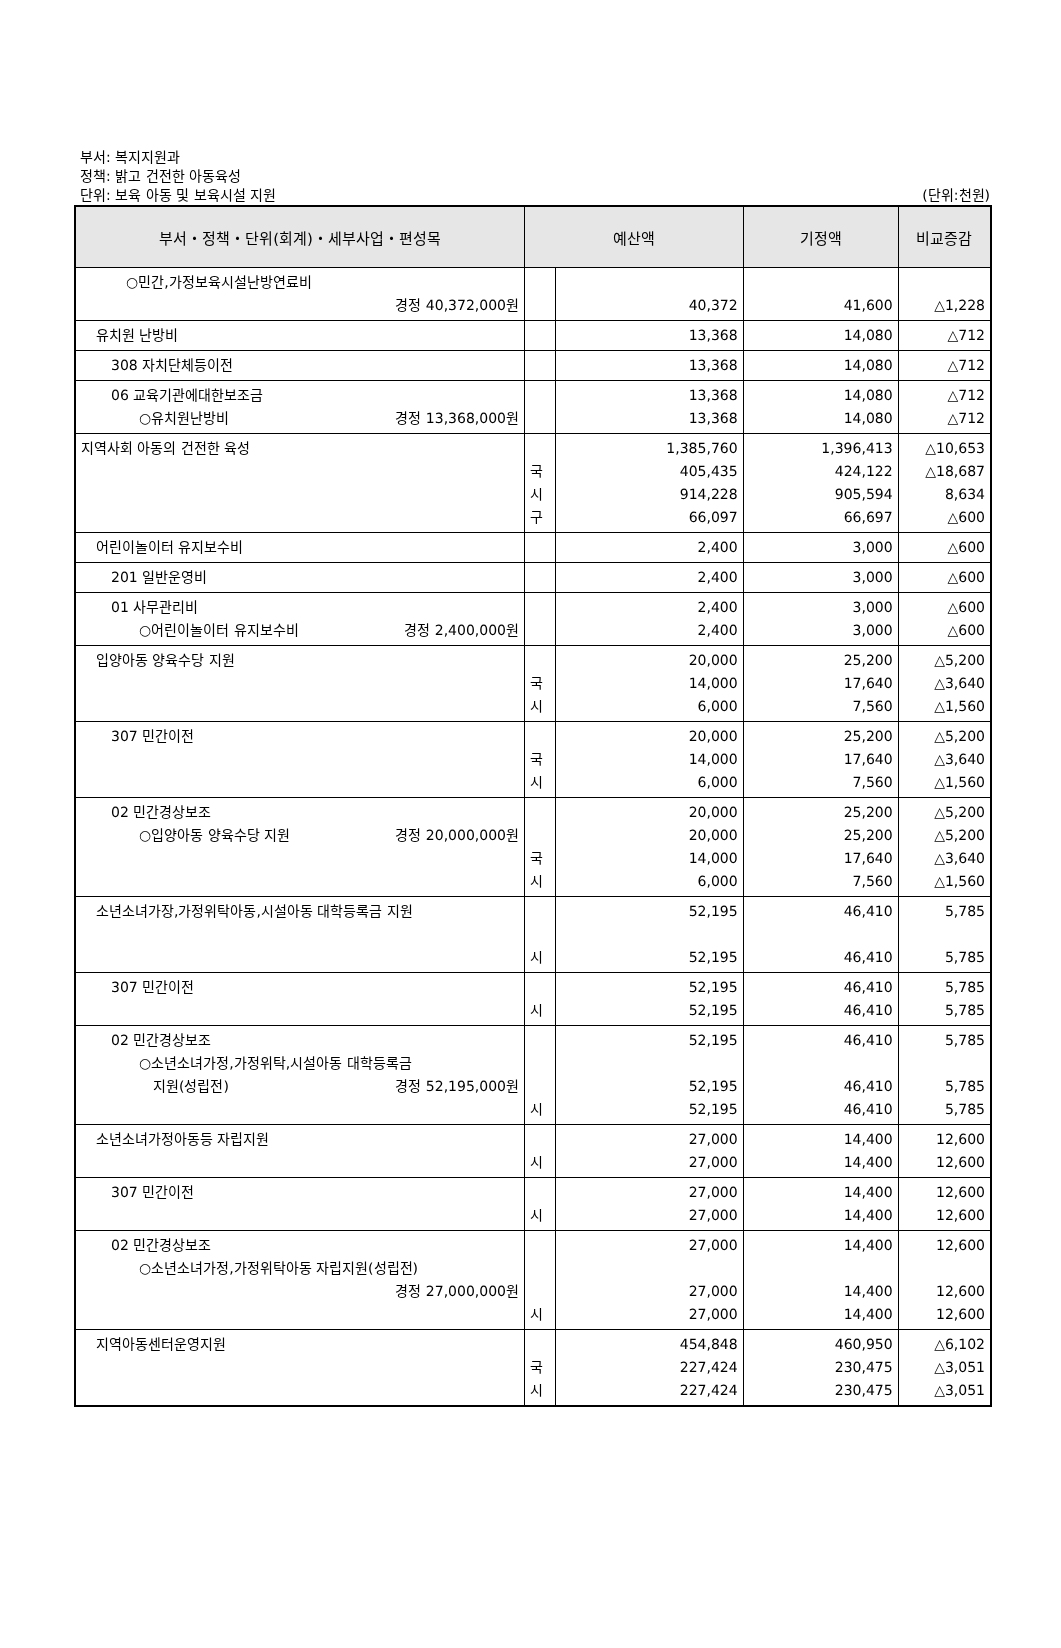부서: 복지지원과
정책: 밝고 건전한 아동육성
단위: 보육 아동 및 보육시설 지원
(단위:천원)
| 부서・정책・단위(회계)・세부사업・편성목 | 예산액 | | 기정액 | 비교증감 |
| --- | --- | --- | --- | --- |
| ○민간,가정보육시설난방연료비 경정 40,372,000원 | | 40,372 | 41,600 | △1,228 |
| 유치원 난방비 | | 13,368 | 14,080 | △712 |
| 308 자치단체등이전 | | 13,368 | 14,080 | △712 |
| 06 교육기관에대한보조금 ○유치원난방비 경정 13,368,000원 | | 13,368 13,368 | 14,080 14,080 | △712 △712 |
| 지역사회 아동의 건전한 육성 | 국 시 구 | 1,385,760 405,435 914,228 66,097 | 1,396,413 424,122 905,594 66,697 | △10,653 △18,687 8,634 △600 |
| 어린이놀이터 유지보수비 | | 2,400 | 3,000 | △600 |
| 201 일반운영비 | | 2,400 | 3,000 | △600 |
| 01 사무관리비 ○어린이놀이터 유지보수비 경정 2,400,000원 | | 2,400 2,400 | 3,000 3,000 | △600 △600 |
| 입양아동 양육수당 지원 | 국 시 | 20,000 14,000 6,000 | 25,200 17,640 7,560 | △5,200 △3,640 △1,560 |
| 307 민간이전 | 국 시 | 20,000 14,000 6,000 | 25,200 17,640 7,560 | △5,200 △3,640 △1,560 |
| 02 민간경상보조 ○입양아동 양육수당 지원 경정 20,000,000원 | 국 시 | 20,000 20,000 14,000 6,000 | 25,200 25,200 17,640 7,560 | △5,200 △5,200 △3,640 △1,560 |
| 소년소녀가장,가정위탁아동,시설아동 대학등록금 지원 | 시 | 52,195 52,195 | 46,410 46,410 | 5,785 5,785 |
| 307 민간이전 | 시 | 52,195 52,195 | 46,410 46,410 | 5,785 5,785 |
| 02 민간경상보조 ○소년소녀가정,가정위탁,시설아동 대학등록금 지원(성립전) 경정 52,195,000원 | 시 | 52,195 52,195 52,195 | 46,410 46,410 46,410 | 5,785 5,785 5,785 |
| 소년소녀가정아동등 자립지원 | 시 | 27,000 27,000 | 14,400 14,400 | 12,600 12,600 |
| 307 민간이전 | 시 | 27,000 27,000 | 14,400 14,400 | 12,600 12,600 |
| 02 민간경상보조 ○소년소녀가정,가정위탁아동 자립지원(성립전) 경정 27,000,000원 | 시 | 27,000 27,000 27,000 | 14,400 14,400 14,400 | 12,600 12,600 12,600 |
| 지역아동센터운영지원 | 국 시 | 454,848 227,424 227,424 | 460,950 230,475 230,475 | △6,102 △3,051 △3,051 |